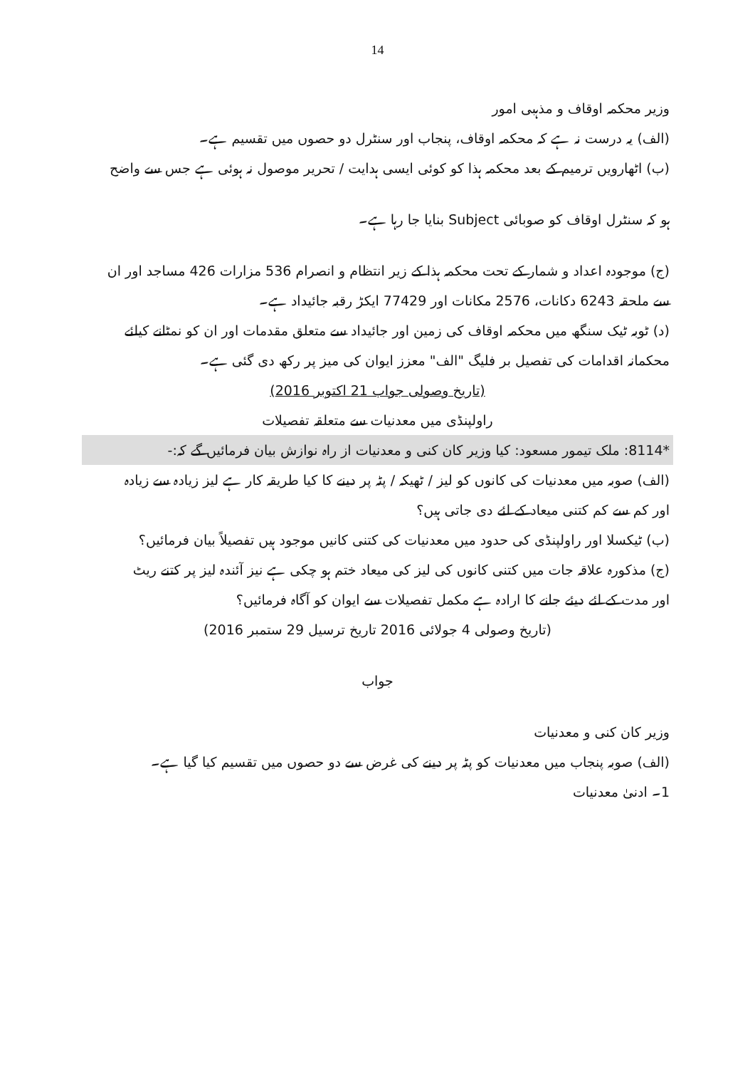14
وزیر محکمہ اوقاف و مذہبی امور
(الف) یہ درست نہ ہے کہ محکمہ اوقاف، پنجاب اور سنٹرل دو حصوں میں تقسیم ہے۔
(ب) اٹھارویں ترمیم کے بعد محکمہ ہذا کو کوئی ایسی ہدایت / تحریر موصول نہ ہوئی ہے جس سے واضح
ہو کہ سنٹرل اوقاف کو صوبائی Subject بنایا جا رہا ہے۔
(ج) موجودہ اعداد و شمار کے تحت محکمہ ہذا کے زیر انتظام و انصرام 536 مزارات 426 مساجد اور ان
سے ملحقہ 6243 دکانات، 2576 مکانات اور 77429 ایکڑ رقبہ جائیداد ہے۔
(د) ٹوبہ ٹیک سنگھ میں محکمہ اوقاف کی زمین اور جائیداد سے متعلق مقدمات اور ان کو نمٹانے کیلئے
محکمانہ اقدامات کی تفصیل بر فلیگ "الف" معزز ایوان کی میز پر رکھ دی گئی ہے۔
(تاریخ وصولی جواب 21 اکتوبر 2016)
راولپنڈی میں معدنیات سے متعلقہ تفصیلات
*8114: ملک تیمور مسعود: کیا وزیر کان کنی و معدنیات از راہ نوازش بیان فرمائیں گے کہ:-
(الف) صوبہ میں معدنیات کی کانوں کو لیز / ٹھیکہ / پٹہ پر دینے کا کیا طریقہ کار ہے لیز زیادہ سے زیادہ
اور کم سے کم کتنی میعاد کے لئے دی جاتی ہیں؟
(ب) ٹیکسلا اور راولپنڈی کی حدود میں معدنیات کی کتنی کانیں موجود ہیں تفصیلاً بیان فرمائیں؟
(ج) مذکورہ علاقہ جات میں کتنی کانوں کی لیز کی میعاد ختم ہو چکی ہے نیز آئندہ لیز پر کتنے ریٹ
اور مدت کے لئے دیئے جانے کا ارادہ ہے مکمل تفصیلات سے ایوان کو آگاہ فرمائیں؟
(تاریخ وصولی 4 جولائی 2016 تاریخ ترسیل 29 ستمبر 2016)
جواب
وزیر کان کنی و معدنیات
(الف) صوبہ پنجاب میں معدنیات کو پٹہ پر دینے کی غرض سے دو حصوں میں تقسیم کیا گیا ہے۔
1۔ ادنیٰ معدنیات